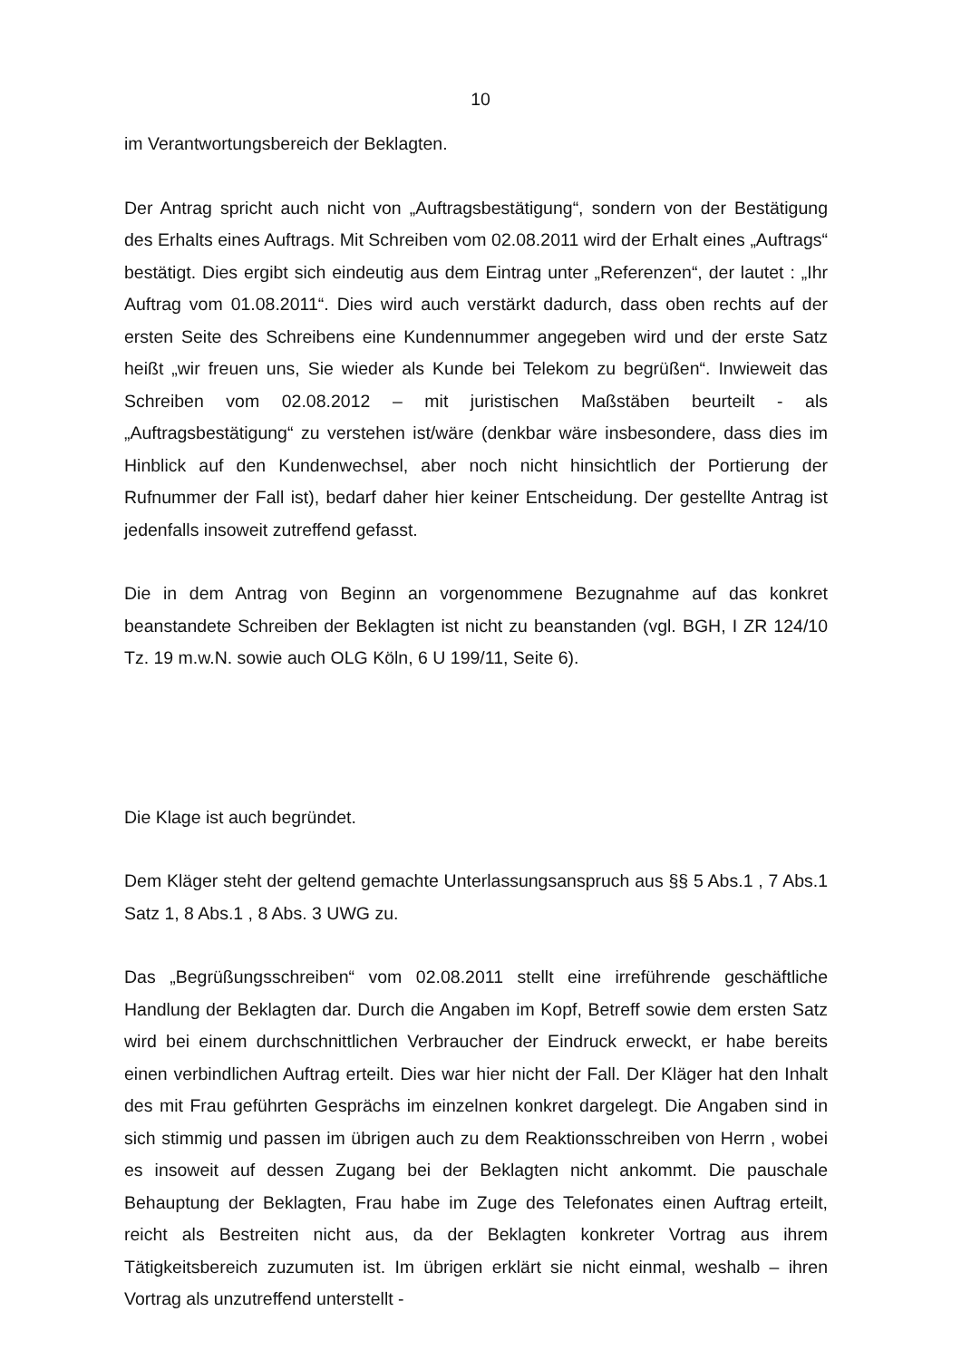10
im Verantwortungsbereich der Beklagten.
Der Antrag spricht auch nicht von „Auftragsbestätigung“, sondern von der Bestätigung des Erhalts eines Auftrags. Mit Schreiben vom 02.08.2011 wird der Erhalt eines „Auftrags“ bestätigt. Dies ergibt sich eindeutig aus dem Eintrag unter „Referenzen“, der lautet : „Ihr Auftrag vom 01.08.2011“. Dies wird auch verstärkt dadurch, dass oben rechts auf der ersten Seite des Schreibens eine Kundennummer angegeben wird und der erste Satz heißt „wir freuen uns, Sie wieder als Kunde bei Telekom zu begrüßen“. Inwieweit das Schreiben vom 02.08.2012 – mit juristischen Maßstäben beurteilt - als „Auftragsbestätigung“ zu verstehen ist/wäre (denkbar wäre insbesondere, dass dies im Hinblick auf den Kundenwechsel, aber noch nicht hinsichtlich der Portierung der Rufnummer der Fall ist), bedarf daher hier keiner Entscheidung. Der gestellte Antrag ist jedenfalls insoweit zutreffend gefasst.
Die in dem Antrag von Beginn an vorgenommene Bezugnahme auf das konkret beanstandete Schreiben der Beklagten ist nicht zu beanstanden (vgl. BGH, I ZR 124/10 Tz. 19 m.w.N. sowie auch OLG Köln, 6 U 199/11, Seite 6).
Die Klage ist auch begründet.
Dem Kläger steht der geltend gemachte Unterlassungsanspruch aus §§ 5 Abs.1 , 7 Abs.1 Satz 1, 8 Abs.1 , 8 Abs. 3 UWG zu.
Das „Begrüßungsschreiben“ vom 02.08.2011 stellt eine irreführende geschäftliche Handlung der Beklagten dar. Durch die Angaben im Kopf, Betreff sowie dem ersten Satz wird bei einem durchschnittlichen Verbraucher der Eindruck erweckt, er habe bereits einen verbindlichen Auftrag erteilt. Dies war hier nicht der Fall. Der Kläger hat den Inhalt des mit Frau geführten Gesprächs im einzelnen konkret dargelegt. Die Angaben sind in sich stimmig und passen im übrigen auch zu dem Reaktionsschreiben von Herrn , wobei es insoweit auf dessen Zugang bei der Beklagten nicht ankommt. Die pauschale Behauptung der Beklagten, Frau habe im Zuge des Telefonates einen Auftrag erteilt, reicht als Bestreiten nicht aus, da der Beklagten konkreter Vortrag aus ihrem Tätigkeitsbereich zuzumuten ist. Im übrigen erklärt sie nicht einmal, weshalb – ihren Vortrag als unzutreffend unterstellt -